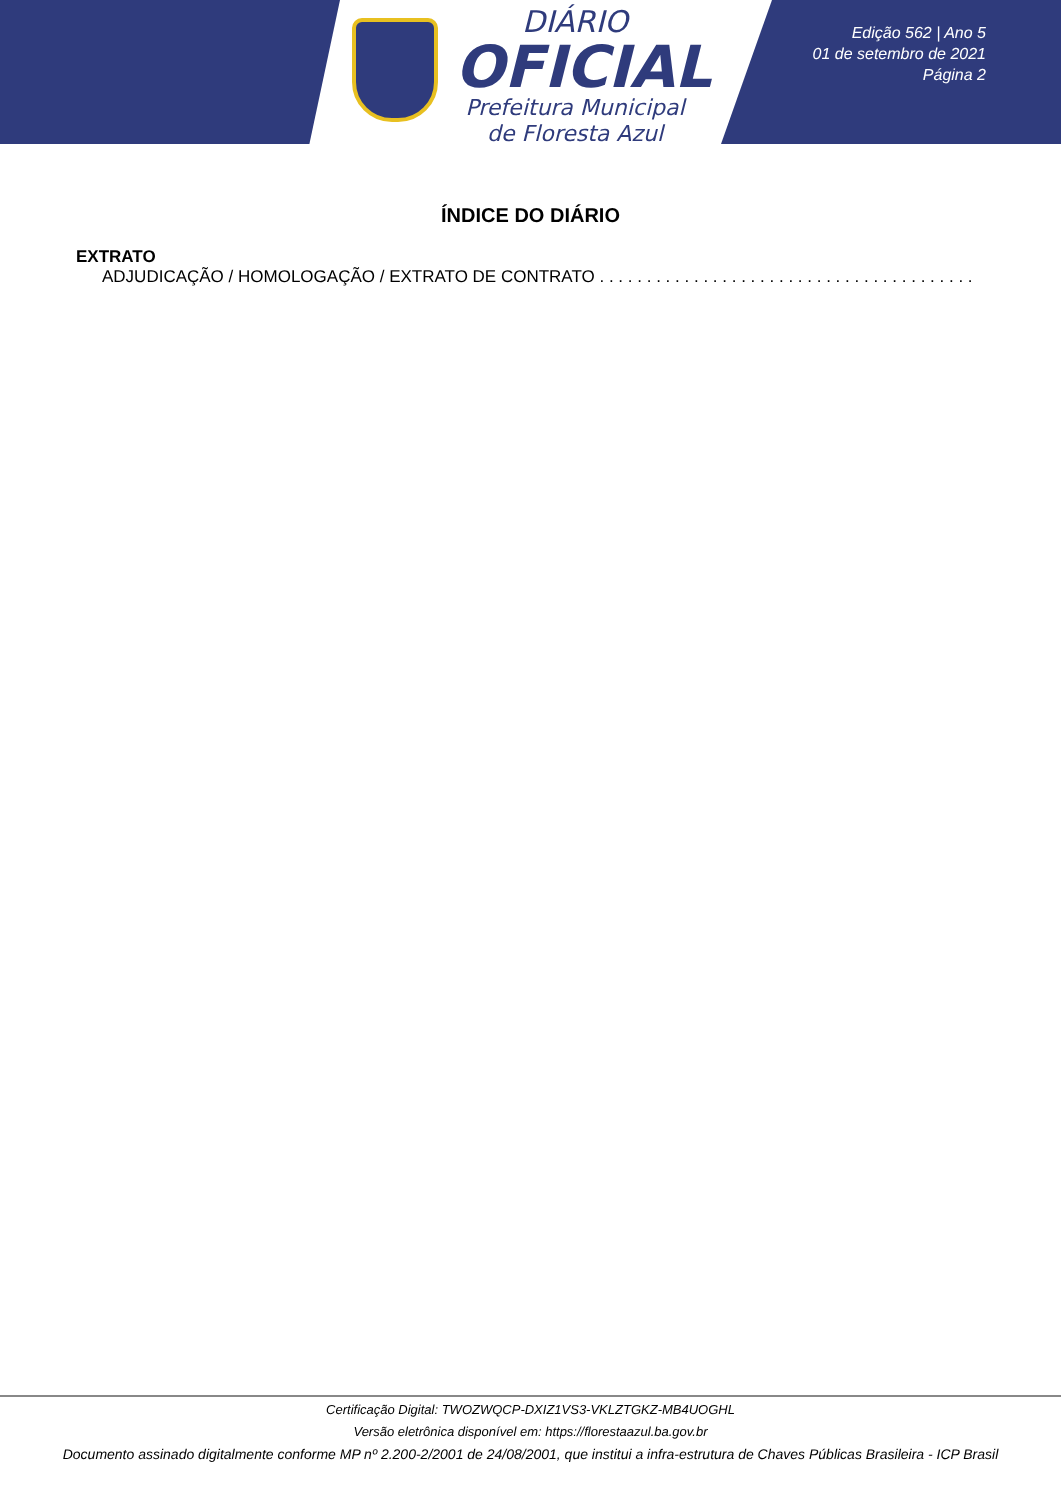DIÁRIO
OFICIAL
Prefeitura Municipal
de Floresta Azul
Edição 562 | Ano 5
01 de setembro de 2021
Página 2
ÍNDICE DO DIÁRIO
EXTRATO
ADJUDICAÇÃO / HOMOLOGAÇÃO / EXTRATO DE CONTRATO . . . . . . . . . . . . . . . . . . . . . . . . . . . . . . . . . . . . . . . .
Certificação Digital: TWOZWQCP-DXIZ1VS3-VKLZTGKZ-MB4UOGHL
Versão eletrônica disponível em: https://florestaazul.ba.gov.br
Documento assinado digitalmente conforme MP nº 2.200-2/2001 de 24/08/2001, que institui a infra-estrutura de Chaves Públicas Brasileira - ICP Brasil